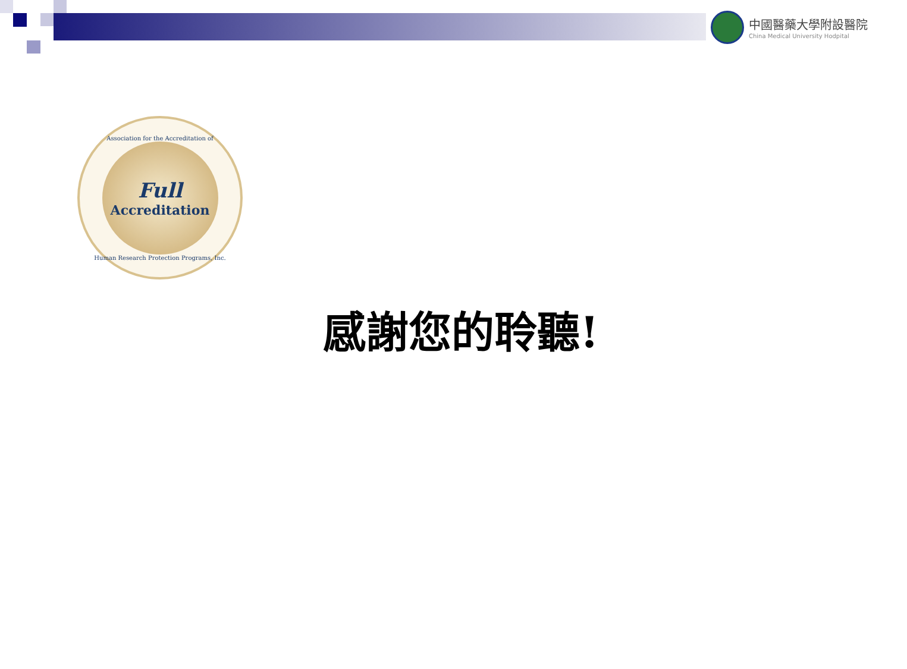中國醫藥大學附設醫院
China Medical University Hodpital
Association for the Accreditation of
Full
Accreditation
Human Research Protection Programs, Inc.
感謝您的聆聽!